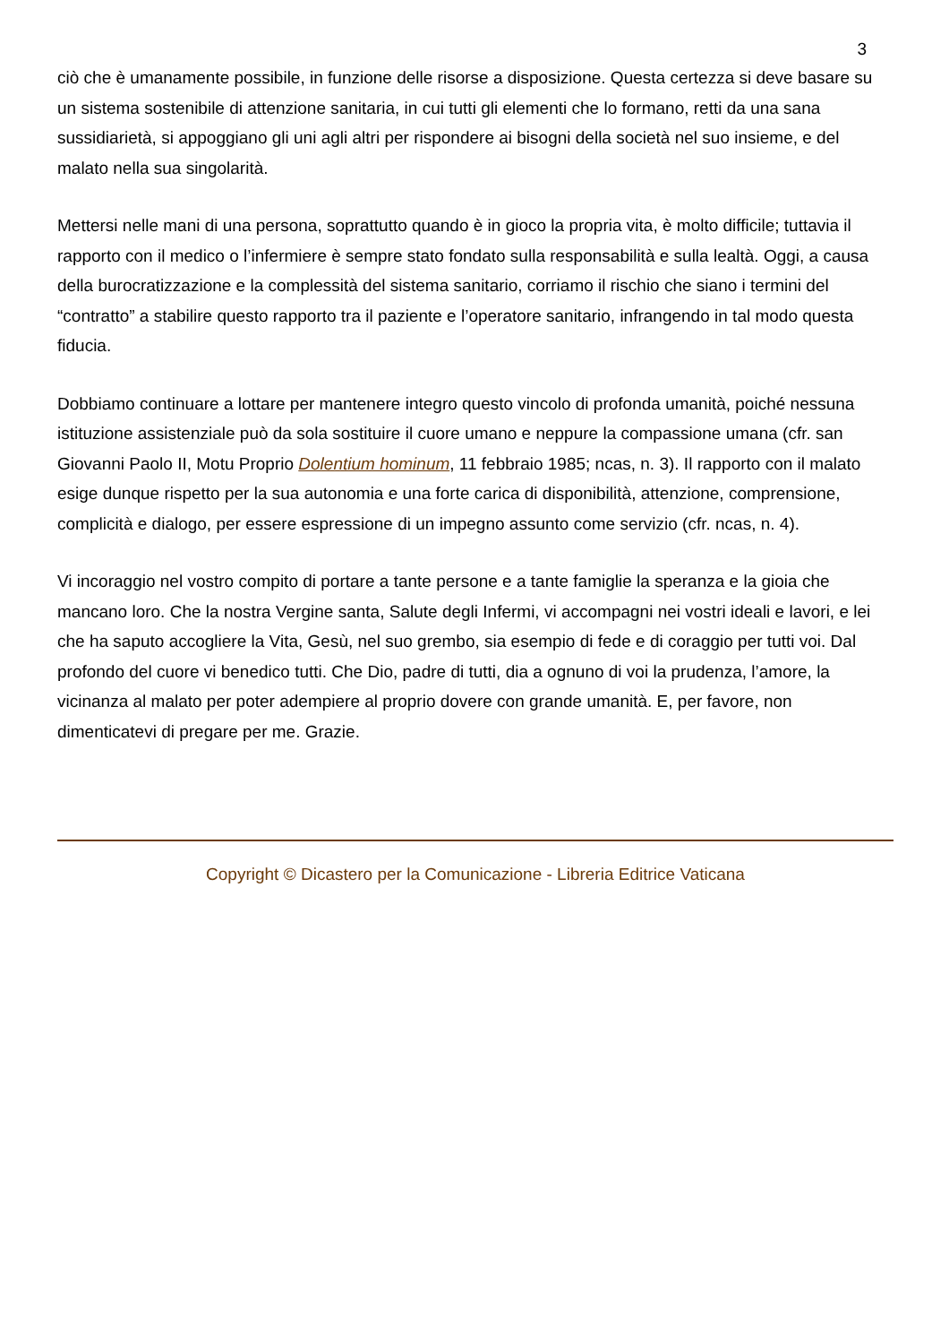3
ciò che è umanamente possibile, in funzione delle risorse a disposizione. Questa certezza si deve basare su un sistema sostenibile di attenzione sanitaria, in cui tutti gli elementi che lo formano, retti da una sana sussidiarietà, si appoggiano gli uni agli altri per rispondere ai bisogni della società nel suo insieme, e del malato nella sua singolarità.
Mettersi nelle mani di una persona, soprattutto quando è in gioco la propria vita, è molto difficile; tuttavia il rapporto con il medico o l’infermiere è sempre stato fondato sulla responsabilità e sulla lealtà. Oggi, a causa della burocratizzazione e la complessità del sistema sanitario, corriamo il rischio che siano i termini del “contratto” a stabilire questo rapporto tra il paziente e l’operatore sanitario, infrangendo in tal modo questa fiducia.
Dobbiamo continuare a lottare per mantenere integro questo vincolo di profonda umanità, poiché nessuna istituzione assistenziale può da sola sostituire il cuore umano e neppure la compassione umana (cfr. san Giovanni Paolo II, Motu Proprio Dolentium hominum, 11 febbraio 1985; ncas, n. 3). Il rapporto con il malato esige dunque rispetto per la sua autonomia e una forte carica di disponibilità, attenzione, comprensione, complicità e dialogo, per essere espressione di un impegno assunto come servizio (cfr. ncas, n. 4).
Vi incoraggio nel vostro compito di portare a tante persone e a tante famiglie la speranza e la gioia che mancano loro. Che la nostra Vergine santa, Salute degli Infermi, vi accompagni nei vostri ideali e lavori, e lei che ha saputo accogliere la Vita, Gesù, nel suo grembo, sia esempio di fede e di coraggio per tutti voi. Dal profondo del cuore vi benedico tutti. Che Dio, padre di tutti, dia a ognuno di voi la prudenza, l’amore, la vicinanza al malato per poter adempiere al proprio dovere con grande umanità. E, per favore, non dimenticatevi di pregare per me. Grazie.
Copyright © Dicastero per la Comunicazione - Libreria Editrice Vaticana